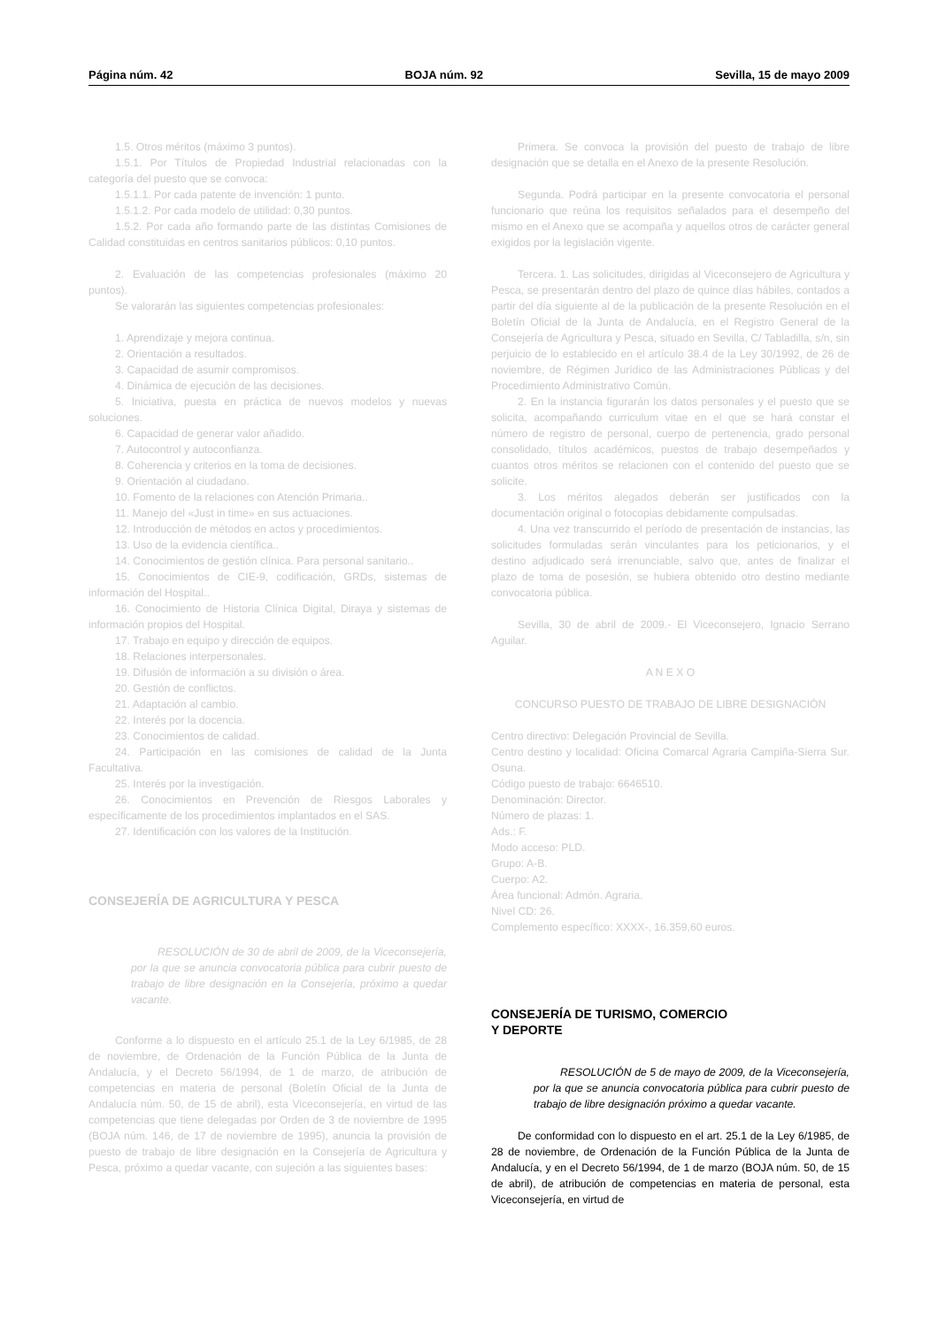Página núm. 42 BOJA núm. 92 Sevilla, 15 de mayo 2009
1.5. Otros méritos (máximo 3 puntos).
1.5.1. Por Títulos de Propiedad Industrial relacionadas con la categoría del puesto que se convoca:
1.5.1.1. Por cada patente de invención: 1 punto.
1.5.1.2. Por cada modelo de utilidad: 0,30 puntos.
1.5.2. Por cada año formando parte de las distintas Comisiones de Calidad constituidas en centros sanitarios públicos: 0,10 puntos.
2. Evaluación de las competencias profesionales (máximo 20 puntos).
Se valorarán las siguientes competencias profesionales:
1. Aprendizaje y mejora continua.
2. Orientación a resultados.
3. Capacidad de asumir compromisos.
4. Dinámica de ejecución de las decisiones.
5. Iniciativa, puesta en práctica de nuevos modelos y nuevas soluciones.
6. Capacidad de generar valor añadido.
7. Autocontrol y autoconfianza.
8. Coherencia y criterios en la toma de decisiones.
9. Orientación al ciudadano.
10. Fomento de la relaciones con Atención Primaria..
11. Manejo del «Just in time» en sus actuaciones.
12. Introducción de métodos en actos y procedimientos.
13. Uso de la evidencia científica..
14. Conocimientos de gestión clínica. Para personal sanitario..
15. Conocimientos de CIE-9, codificación, GRDs, sistemas de información del Hospital..
16. Conocimiento de Historia Clínica Digital, Diraya y sistemas de información propios del Hospital.
17. Trabajo en equipo y dirección de equipos.
18. Relaciones interpersonales.
19. Difusión de información a su división o área.
20. Gestión de conflictos.
21. Adaptación al cambio.
22. Interés por la docencia.
23. Conocimientos de calidad.
24. Participación en las comisiones de calidad de la Junta Facultativa.
25. Interés por la investigación.
26. Conocimientos en Prevención de Riesgos Laborales y específicamente de los procedimientos implantados en el SAS.
27. Identificación con los valores de la Institución.
CONSEJERÍA DE AGRICULTURA Y PESCA
RESOLUCIÓN de 30 de abril de 2009, de la Viceconsejería, por la que se anuncia convocatoria pública para cubrir puesto de trabajo de libre designación en la Consejería, próximo a quedar vacante.
Conforme a lo dispuesto en el artículo 25.1 de la Ley 6/1985, de 28 de noviembre, de Ordenación de la Función Pública de la Junta de Andalucía, y el Decreto 56/1994, de 1 de marzo, de atribución de competencias en materia de personal (Boletín Oficial de la Junta de Andalucía núm. 50, de 15 de abril), esta Viceconsejería, en virtud de las competencias que tiene delegadas por Orden de 3 de noviembre de 1995 (BOJA núm. 146, de 17 de noviembre de 1995), anuncia la provisión de puesto de trabajo de libre designación en la Consejería de Agricultura y Pesca, próximo a quedar vacante, con sujeción a las siguientes bases:
Primera. Se convoca la provisión del puesto de trabajo de libre designación que se detalla en el Anexo de la presente Resolución.
Segunda. Podrá participar en la presente convocatoria el personal funcionario que reúna los requisitos señalados para el desempeño del mismo en el Anexo que se acompaña y aquellos otros de carácter general exigidos por la legislación vigente.
Tercera. 1. Las solicitudes, dirigidas al Viceconsejero de Agricultura y Pesca, se presentarán dentro del plazo de quince días hábiles, contados a partir del día siguiente al de la publicación de la presente Resolución en el Boletín Oficial de la Junta de Andalucía, en el Registro General de la Consejería de Agricultura y Pesca, situado en Sevilla, C/ Tabladilla, s/n, sin perjuicio de lo establecido en el artículo 38.4 de la Ley 30/1992, de 26 de noviembre, de Régimen Jurídico de las Administraciones Públicas y del Procedimiento Administrativo Común.
2. En la instancia figurarán los datos personales y el puesto que se solicita, acompañando curriculum vitae en el que se hará constar el número de registro de personal, cuerpo de pertenencia, grado personal consolidado, títulos académicos, puestos de trabajo desempeñados y cuantos otros méritos se relacionen con el contenido del puesto que se solicite.
3. Los méritos alegados deberán ser justificados con la documentación original o fotocopias debidamente compulsadas.
4. Una vez transcurrido el período de presentación de instancias, las solicitudes formuladas serán vinculantes para los peticionarios, y el destino adjudicado será irrenunciable, salvo que, antes de finalizar el plazo de toma de posesión, se hubiera obtenido otro destino mediante convocatoria pública.
Sevilla, 30 de abril de 2009.- El Viceconsejero, Ignacio Serrano Aguilar.
A N E X O
CONCURSO PUESTO DE TRABAJO DE LIBRE DESIGNACIÓN
Centro directivo: Delegación Provincial de Sevilla.
Centro destino y localidad: Oficina Comarcal Agraria Campiña-Sierra Sur. Osuna.
Código puesto de trabajo: 6646510.
Denominación: Director.
Número de plazas: 1.
Ads.: F.
Modo acceso: PLD.
Grupo: A-B.
Cuerpo: A2.
Área funcional: Admón. Agraria.
Nivel CD: 26.
Complemento específico: XXXX-, 16.359,60 euros.
CONSEJERÍA DE TURISMO, COMERCIO
Y DEPORTE
RESOLUCIÓN de 5 de mayo de 2009, de la Viceconsejería, por la que se anuncia convocatoria pública para cubrir puesto de trabajo de libre designación próximo a quedar vacante.
De conformidad con lo dispuesto en el art. 25.1 de la Ley 6/1985, de 28 de noviembre, de Ordenación de la Función Pública de la Junta de Andalucía, y en el Decreto 56/1994, de 1 de marzo (BOJA núm. 50, de 15 de abril), de atribución de competencias en materia de personal, esta Viceconsejería, en virtud de